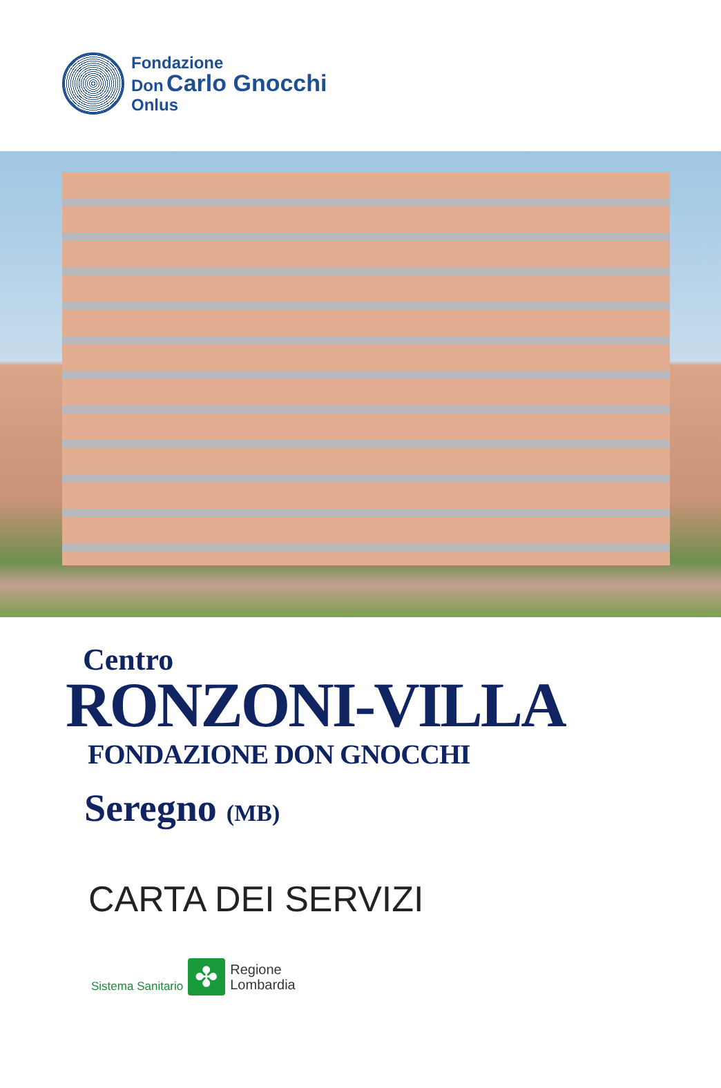Fondazione
Don Carlo Gnocchi
Onlus
Centro
RONZONI-VILLA
FONDAZIONE DON GNOCCHI
Seregno (MB)
CARTA DEI SERVIZI
Sistema Sanitario
✤
Regione
Lombardia